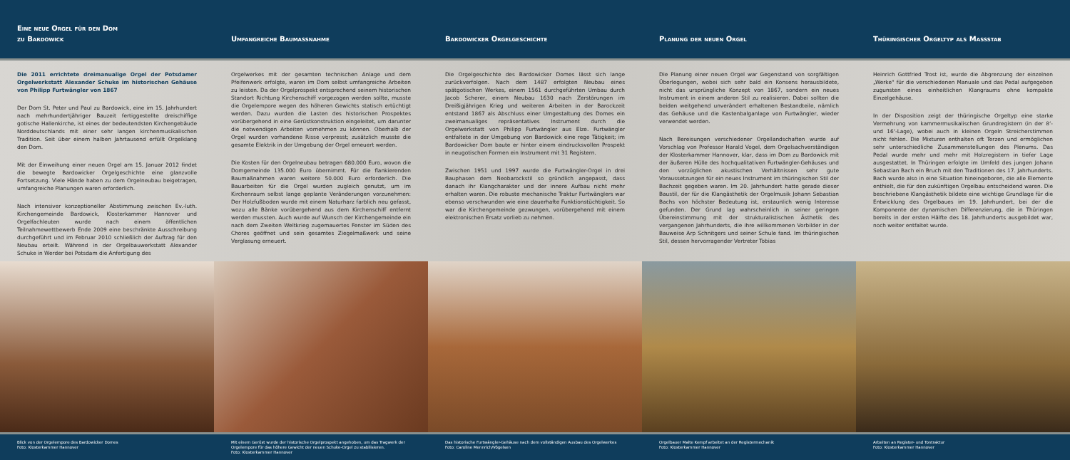Eine neue Orgel für den Dom
zu Bardowick
Umfangreiche Baumaßnahme
Bardowicker Orgelgeschichte
Planung der neuen Orgel
Thüringischer Orgeltyp als Maßstab
Die 2011 errichtete dreimanualige Orgel der Potsdamer Orgelwerkstatt Alexander Schuke im historischen Gehäuse von Philipp Furtwängler von 1867
Der Dom St. Peter und Paul zu Bardowick, eine im 15. Jahrhundert nach mehrhundertjähriger Bauzeit fertiggestellte dreischiffige gotische Hallenkirche, ist eines der bedeutendsten Kirchengebäude Norddeutschlands mit einer sehr langen kirchenmusikalischen Tradition. Seit über einem halben Jahrtausend erfüllt Orgelklang den Dom.
Mit der Einweihung einer neuen Orgel am 15. Januar 2012 findet die bewegte Bardowicker Orgelgeschichte eine glanzvolle Fortsetzung. Viele Hände haben zu dem Orgelneubau beigetragen, umfangreiche Planungen waren erforderlich.
Nach intensiver konzeptioneller Abstimmung zwischen Ev.-luth. Kirchengemeinde Bardowick, Klosterkammer Hannover und Orgelfachleuten wurde nach einem öffentlichen Teilnahmewettbewerb Ende 2009 eine beschränkte Ausschreibung durchgeführt und im Februar 2010 schließlich der Auftrag für den Neubau erteilt. Während in der Orgelbauwerkstatt Alexander Schuke in Werder bei Potsdam die Anfertigung des
Orgelwerkes mit der gesamten technischen Anlage und dem Pfeifenwerk erfolgte, waren im Dom selbst umfangreiche Arbeiten zu leisten. Da der Orgelprospekt entsprechend seinem historischen Standort Richtung Kirchenschiff vorgezogen werden sollte, musste die Orgelempore wegen des höheren Gewichts statisch ertüchtigt werden. Dazu wurden die Lasten des historischen Prospektes vorübergehend in eine Gerüstkonstruktion eingeleitet, um darunter die notwendigen Arbeiten vornehmen zu können. Oberhalb der Orgel wurden vorhandene Risse verpresst; zusätzlich musste die gesamte Elektrik in der Umgebung der Orgel erneuert werden.
Die Kosten für den Orgelneubau betragen 680.000 Euro, wovon die Domgemeinde 135.000 Euro übernimmt. Für die flankierenden Baumaßnahmen waren weitere 50.000 Euro erforderlich. Die Bauarbeiten für die Orgel wurden zugleich genutzt, um im Kirchenraum selbst lange geplante Veränderungen vorzunehmen: Der Holzfußboden wurde mit einem Naturharz farblich neu gefasst, wozu alle Bänke vorübergehend aus dem Kirchenschiff entfernt werden mussten. Auch wurde auf Wunsch der Kirchengemeinde ein nach dem Zweiten Weltkrieg zugemauertes Fenster im Süden des Chores geöffnet und sein gesamtes Ziegelmaßwerk und seine Verglasung erneuert.
Die Orgelgeschichte des Bardowicker Domes lässt sich lange zurückverfolgen. Nach dem 1487 erfolgten Neubau eines spätgotischen Werkes, einem 1561 durchgeführten Umbau durch Jacob Scherer, einem Neubau 1630 nach Zerstörungen im Dreißigjährigen Krieg und weiteren Arbeiten in der Barockzeit entstand 1867 als Abschluss einer Umgestaltung des Domes ein zweimanualiges repräsentatives Instrument durch die Orgelwerkstatt von Philipp Furtwängler aus Elze. Furtwängler entfaltete in der Umgebung von Bardowick eine rege Tätigkeit; im Bardowicker Dom baute er hinter einem eindrucksvollen Prospekt in neugotischen Formen ein Instrument mit 31 Registern.
Zwischen 1951 und 1997 wurde die Furtwängler-Orgel in drei Bauphasen dem Neobarockstil so gründlich angepasst, dass danach ihr Klangcharakter und der innere Aufbau nicht mehr erhalten waren. Die robuste mechanische Traktur Furtwänglers war ebenso verschwunden wie eine dauerhafte Funktionstüchtigkeit. So war die Kirchengemeinde gezwungen, vorübergehend mit einem elektronischen Ersatz vorlieb zu nehmen.
Die Planung einer neuen Orgel war Gegenstand von sorgfältigen Überlegungen, wobei sich sehr bald ein Konsens herausbildete, nicht das ursprüngliche Konzept von 1867, sondern ein neues Instrument in einem anderen Stil zu realisieren. Dabei sollten die beiden weitgehend unverändert erhaltenen Bestandteile, nämlich das Gehäuse und die Kastenbalganlage von Furtwängler, wieder verwendet werden.
Nach Bereisungen verschiedener Orgellandschaften wurde auf Vorschlag von Professor Harald Vogel, dem Orgelsachverständigen der Klosterkammer Hannover, klar, dass im Dom zu Bardowick mit der äußeren Hülle des hochqualitativen Furtwängler-Gehäuses und den vorzüglichen akustischen Verhältnissen sehr gute Voraussetzungen für ein neues Instrument im thüringischen Stil der Bachzeit gegeben waren. Im 20. Jahrhundert hatte gerade dieser Baustil, der für die Klangästhetik der Orgelmusik Johann Sebastian Bachs von höchster Bedeutung ist, erstaunlich wenig Interesse gefunden. Der Grund lag wahrscheinlich in seiner geringen Übereinstimmung mit der strukturalistischen Ästhetik des vergangenen Jahrhunderts, die ihre willkommenen Vorbilder in der Bauweise Arp Schnitgers und seiner Schule fand. Im thüringischen Stil, dessen hervorragender Vertreter Tobias
Heinrich Gottfried Trost ist, wurde die Abgrenzung der einzelnen „Werke“ für die verschiedenen Manuale und das Pedal aufgegeben zugunsten eines einheitlichen Klangraums ohne kompakte Einzelgehäuse.
In der Disposition zeigt der thüringische Orgeltyp eine starke Vermehrung von kammermusikalischen Grundregistern (in der 8‘- und 16‘-Lage), wobei auch in kleinen Orgeln Streicherstimmen nicht fehlen. Die Mixturen enthalten oft Terzen und ermöglichen sehr unterschiedliche Zusammenstellungen des Plenums. Das Pedal wurde mehr und mehr mit Holzregistern in tiefer Lage ausgestattet. In Thüringen erfolgte im Umfeld des jungen Johann Sebastian Bach ein Bruch mit den Traditionen des 17. Jahrhunderts. Bach wurde also in eine Situation hineingeboren, die alle Elemente enthielt, die für den zukünftigen Orgelbau entscheidend waren. Die beschriebene Klangästhetik bildete eine wichtige Grundlage für die Entwicklung des Orgelbaues im 19. Jahrhundert, bei der die Komponente der dynamischen Differenzierung, die in Thüringen bereits in der ersten Hälfte des 18. Jahrhunderts ausgebildet war, noch weiter entfaltet wurde.
Blick von der Orgelempore des Bardowicker Domes
Foto: Klosterkammer Hannover
Mit einem Gerüst wurde der historische Orgelprospekt angehoben, um das Tragwerk der Orgelempore für das höhere Gewicht der neuen Schuke-Orgel zu stabilisieren.
Foto: Klosterkammer Hannover
Das historische Furtwängler-Gehäuse nach dem vollständigen Ausbau des Orgelwerkes
Foto: Caroline Mennrich/Vögelsen
Orgelbauer Malte Kempf arbeitet an der Registermechanik
Foto: Klosterkammer Hannover
Arbeiten an Register- und Tontraktur
Foto: Klosterkammer Hannover